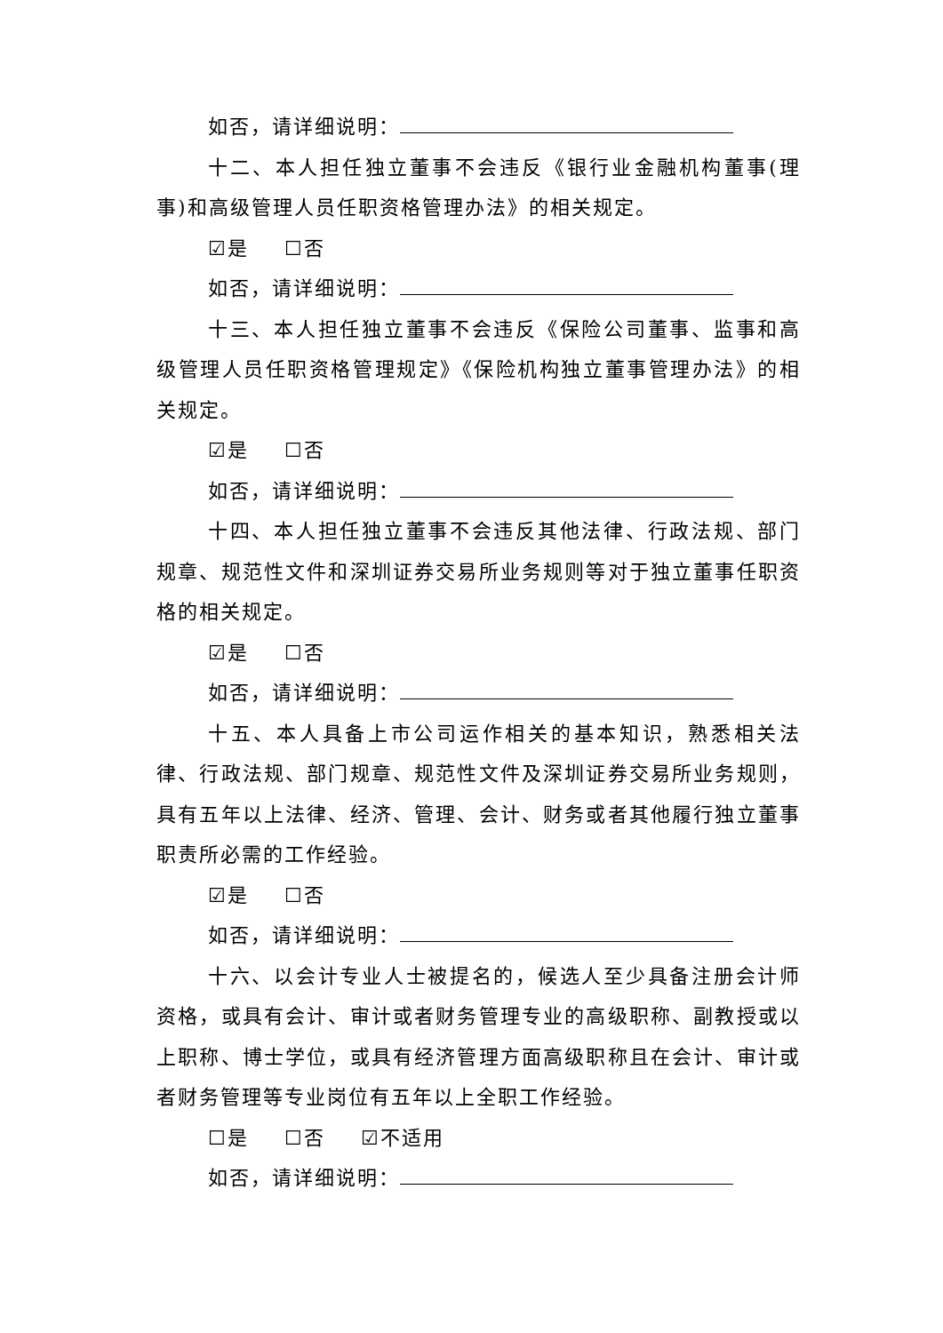如否，请详细说明：
十二、本人担任独立董事不会违反《银行业金融机构董事(理事)和高级管理人员任职资格管理办法》的相关规定。
☑是 ☐否
如否，请详细说明：
十三、本人担任独立董事不会违反《保险公司董事、监事和高级管理人员任职资格管理规定》《保险机构独立董事管理办法》的相关规定。
☑是 ☐否
如否，请详细说明：
十四、本人担任独立董事不会违反其他法律、行政法规、部门规章、规范性文件和深圳证券交易所业务规则等对于独立董事任职资格的相关规定。
☑是 ☐否
如否，请详细说明：
十五、本人具备上市公司运作相关的基本知识，熟悉相关法律、行政法规、部门规章、规范性文件及深圳证券交易所业务规则，具有五年以上法律、经济、管理、会计、财务或者其他履行独立董事职责所必需的工作经验。
☑是 ☐否
如否，请详细说明：
十六、以会计专业人士被提名的，候选人至少具备注册会计师资格，或具有会计、审计或者财务管理专业的高级职称、副教授或以上职称、博士学位，或具有经济管理方面高级职称且在会计、审计或者财务管理等专业岗位有五年以上全职工作经验。
☐是 ☐否 ☑不适用
如否，请详细说明：